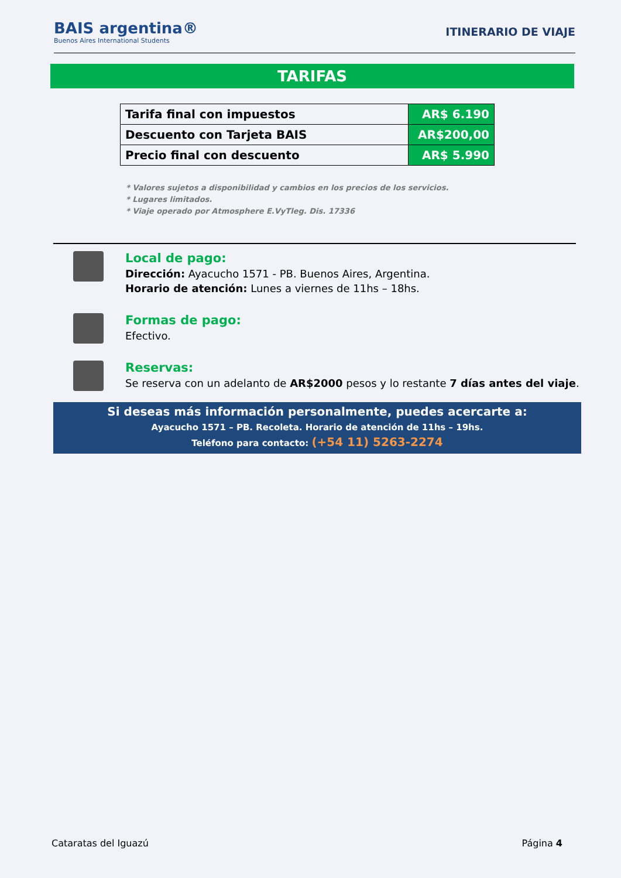BAIS argentina®
Buenos Aires International Students
ITINERARIO DE VIAJE
TARIFAS
| Tarifa final con impuestos | AR$ 6.190 |
| Descuento con Tarjeta BAIS | AR$200,00 |
| Precio final con descuento | AR$ 5.990 |
* Valores sujetos a disponibilidad y cambios en los precios de los servicios.
* Lugares limitados.
* Viaje operado por Atmosphere E.VyTleg. Dis. 17336
Local de pago:
Dirección: Ayacucho 1571 - PB. Buenos Aires, Argentina.
Horario de atención: Lunes a viernes de 11hs – 18hs.
Formas de pago:
Efectivo.
Reservas:
Se reserva con un adelanto de AR$2000 pesos y lo restante 7 días antes del viaje.
Si deseas más información personalmente, puedes acercarte a:
Ayacucho 1571 – PB. Recoleta. Horario de atención de 11hs – 19hs.
Teléfono para contacto: (+54 11) 5263-2274
Cataratas del Iguazú Página 4